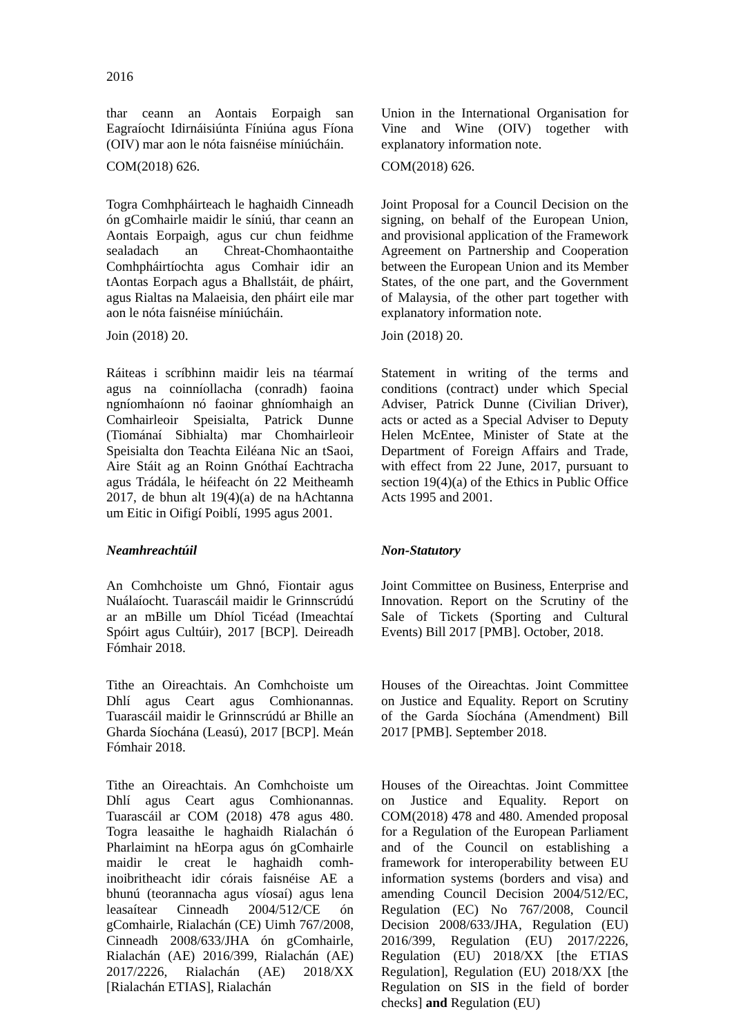2016
thar ceann an Aontais Eorpaigh san Eagraíocht Idirnáisiúnta Fíniúna agus Fíona (OIV) mar aon le nóta faisnéise míniúcháin.
COM(2018) 626.
Union in the International Organisation for Vine and Wine (OIV) together with explanatory information note.
COM(2018) 626.
Togra Comhpháirteach le haghaidh Cinneadh ón gComhairle maidir le síniú, thar ceann an Aontais Eorpaigh, agus cur chun feidhme sealadach an Chreat-Chomhaontaithe Comhpháirtíochta agus Comhair idir an tAontas Eorpach agus a Bhallstáit, de pháirt, agus Rialtas na Malaeisia, den pháirt eile mar aon le nóta faisnéise míniúcháin.
Join (2018) 20.
Joint Proposal for a Council Decision on the signing, on behalf of the European Union, and provisional application of the Framework Agreement on Partnership and Cooperation between the European Union and its Member States, of the one part, and the Government of Malaysia, of the other part together with explanatory information note.
Join (2018) 20.
Ráiteas i scríbhinn maidir leis na téarmaí agus na coinníollacha (conradh) faoina ngníomhaíonn nó faoinar ghníomhaigh an Comhairleoir Speisialta, Patrick Dunne (Tiománaí Sibhialta) mar Chomhairleoir Speisialta don Teachta Eiléana Nic an tSaoi, Aire Stáit ag an Roinn Gnóthaí Eachtracha agus Trádála, le héifeacht ón 22 Meitheamh 2017, de bhun alt 19(4)(a) de na hAchtanna um Eitic in Oifigí Poiblí, 1995 agus 2001.
Statement in writing of the terms and conditions (contract) under which Special Adviser, Patrick Dunne (Civilian Driver), acts or acted as a Special Adviser to Deputy Helen McEntee, Minister of State at the Department of Foreign Affairs and Trade, with effect from 22 June, 2017, pursuant to section 19(4)(a) of the Ethics in Public Office Acts 1995 and 2001.
Neamhreachtúil Non-Statutory
An Comhchoiste um Ghnó, Fiontair agus Nuálaíocht. Tuarascáil maidir le Grinnscrúdú ar an mBille um Dhíol Ticéad (Imeachtaí Spóirt agus Cultúir), 2017 [BCP]. Deireadh Fómhair 2018.
Joint Committee on Business, Enterprise and Innovation. Report on the Scrutiny of the Sale of Tickets (Sporting and Cultural Events) Bill 2017 [PMB]. October, 2018.
Tithe an Oireachtais. An Comhchoiste um Dhlí agus Ceart agus Comhionannas. Tuarascáil maidir le Grinnscrúdú ar Bhille an Gharda Síochána (Leasú), 2017 [BCP]. Meán Fómhair 2018.
Houses of the Oireachtas. Joint Committee on Justice and Equality. Report on Scrutiny of the Garda Síochána (Amendment) Bill 2017 [PMB]. September 2018.
Tithe an Oireachtais. An Comhchoiste um Dhlí agus Ceart agus Comhionannas. Tuarascáil ar COM (2018) 478 agus 480. Togra leasaithe le haghaidh Rialachán ó Pharlaimint na hEorpa agus ón gComhairle maidir le creat le haghaidh comh-inoibritheacht idir córais faisnéise AE a bhunú (teorannacha agus víosaí) agus lena leasaítear Cinneadh 2004/512/CE ón gComhairle, Rialachán (CE) Uimh 767/2008, Cinneadh 2008/633/JHA ón gComhairle, Rialachán (AE) 2016/399, Rialachán (AE) 2017/2226, Rialachán (AE) 2018/XX [Rialachán ETIAS], Rialachán
Houses of the Oireachtas. Joint Committee on Justice and Equality. Report on COM(2018) 478 and 480. Amended proposal for a Regulation of the European Parliament and of the Council on establishing a framework for interoperability between EU information systems (borders and visa) and amending Council Decision 2004/512/EC, Regulation (EC) No 767/2008, Council Decision 2008/633/JHA, Regulation (EU) 2016/399, Regulation (EU) 2017/2226, Regulation (EU) 2018/XX [the ETIAS Regulation], Regulation (EU) 2018/XX [the Regulation on SIS in the field of border checks] and Regulation (EU)